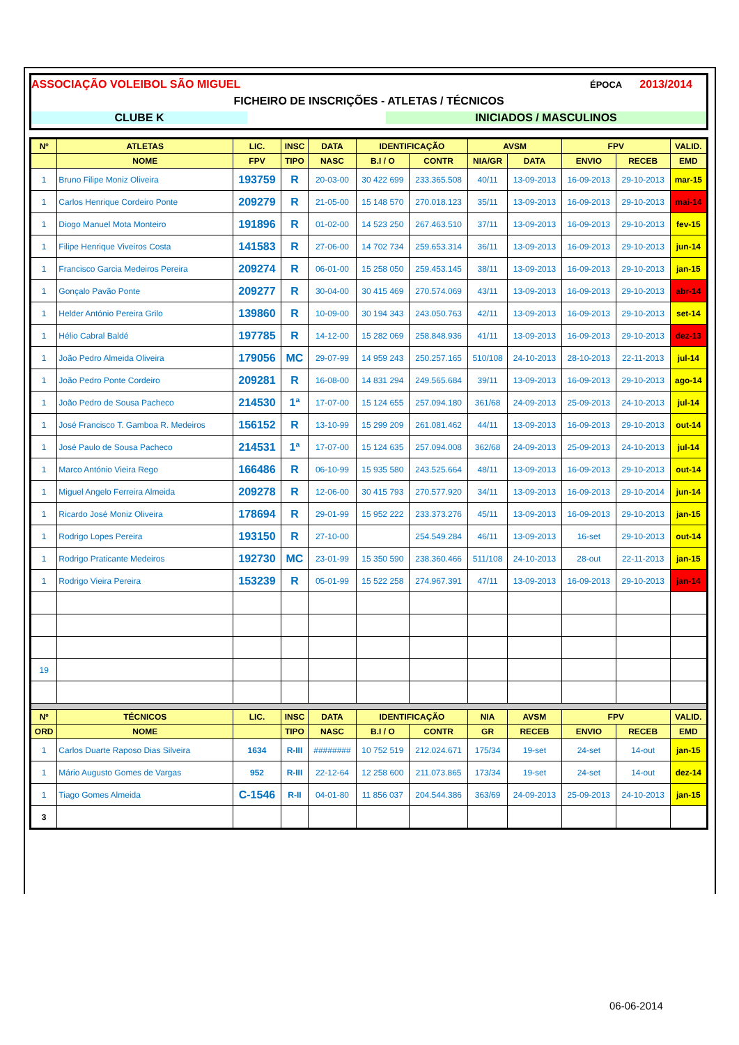ASSOCIAÇÃO VOLEIBOL SÃO MIGUEL ÉPOCA 2013/2014
FICHEIRO DE INSCRIÇÕES - ATLETAS / TÉCNICOS
CLUBE K INICIADOS / MASCULINOS
| Nº | ATLETAS | LIC. | INSC | DATA | IDENTIFICAÇÃO | | AVSM | | FPV | | VALID. |
| --- | --- | --- | --- | --- | --- | --- | --- | --- | --- | --- | --- |
| | NOME | FPV | TIPO | NASC | B.I / O | CONTR | NIA/GR | DATA | ENVIO | RECEB | EMD |
| 1 | Bruno Filipe Moniz Oliveira | 193759 | R | 20-03-00 | 30 422 699 | 233.365.508 | 40/11 | 13-09-2013 | 16-09-2013 | 29-10-2013 | mar-15 |
| 1 | Carlos Henrique Cordeiro Ponte | 209279 | R | 21-05-00 | 15 148 570 | 270.018.123 | 35/11 | 13-09-2013 | 16-09-2013 | 29-10-2013 | mai-14 |
| 1 | Diogo Manuel Mota Monteiro | 191896 | R | 01-02-00 | 14 523 250 | 267.463.510 | 37/11 | 13-09-2013 | 16-09-2013 | 29-10-2013 | fev-15 |
| 1 | Filipe Henrique Viveiros Costa | 141583 | R | 27-06-00 | 14 702 734 | 259.653.314 | 36/11 | 13-09-2013 | 16-09-2013 | 29-10-2013 | jun-14 |
| 1 | Francisco Garcia Medeiros Pereira | 209274 | R | 06-01-00 | 15 258 050 | 259.453.145 | 38/11 | 13-09-2013 | 16-09-2013 | 29-10-2013 | jan-15 |
| 1 | Gonçalo Pavão Ponte | 209277 | R | 30-04-00 | 30 415 469 | 270.574.069 | 43/11 | 13-09-2013 | 16-09-2013 | 29-10-2013 | abr-14 |
| 1 | Helder António Pereira Grilo | 139860 | R | 10-09-00 | 30 194 343 | 243.050.763 | 42/11 | 13-09-2013 | 16-09-2013 | 29-10-2013 | set-14 |
| 1 | Hélio Cabral Baldé | 197785 | R | 14-12-00 | 15 282 069 | 258.848.936 | 41/11 | 13-09-2013 | 16-09-2013 | 29-10-2013 | dez-13 |
| 1 | João Pedro Almeida Oliveira | 179056 | MC | 29-07-99 | 14 959 243 | 250.257.165 | 510/108 | 24-10-2013 | 28-10-2013 | 22-11-2013 | jul-14 |
| 1 | João Pedro Ponte Cordeiro | 209281 | R | 16-08-00 | 14 831 294 | 249.565.684 | 39/11 | 13-09-2013 | 16-09-2013 | 29-10-2013 | ago-14 |
| 1 | João Pedro de Sousa Pacheco | 214530 | 1ª | 17-07-00 | 15 124 655 | 257.094.180 | 361/68 | 24-09-2013 | 25-09-2013 | 24-10-2013 | jul-14 |
| 1 | José Francisco T. Gamboa R. Medeiros | 156152 | R | 13-10-99 | 15 299 209 | 261.081.462 | 44/11 | 13-09-2013 | 16-09-2013 | 29-10-2013 | out-14 |
| 1 | José Paulo de Sousa Pacheco | 214531 | 1ª | 17-07-00 | 15 124 635 | 257.094.008 | 362/68 | 24-09-2013 | 25-09-2013 | 24-10-2013 | jul-14 |
| 1 | Marco António Vieira Rego | 166486 | R | 06-10-99 | 15 935 580 | 243.525.664 | 48/11 | 13-09-2013 | 16-09-2013 | 29-10-2013 | out-14 |
| 1 | Miguel Angelo Ferreira Almeida | 209278 | R | 12-06-00 | 30 415 793 | 270.577.920 | 34/11 | 13-09-2013 | 16-09-2013 | 29-10-2014 | jun-14 |
| 1 | Ricardo José Moniz Oliveira | 178694 | R | 29-01-99 | 15 952 222 | 233.373.276 | 45/11 | 13-09-2013 | 16-09-2013 | 29-10-2013 | jan-15 |
| 1 | Rodrigo Lopes Pereira | 193150 | R | 27-10-00 | | 254.549.284 | 46/11 | 13-09-2013 | 16-set | 29-10-2013 | out-14 |
| 1 | Rodrigo Praticante Medeiros | 192730 | MC | 23-01-99 | 15 350 590 | 238.360.466 | 511/108 | 24-10-2013 | 28-out | 22-11-2013 | jan-15 |
| 1 | Rodrigo Vieira Pereira | 153239 | R | 05-01-99 | 15 522 258 | 274.967.391 | 47/11 | 13-09-2013 | 16-09-2013 | 29-10-2013 | jan-14 |
| 19 | | | | | | | | | | | |
| Nº | TÉCNICOS | LIC. | INSC | DATA | IDENTIFICAÇÃO | | NIA | AVSM | FPV | | VALID. |
| ORD | NOME | | TIPO | NASC | B.I / O | CONTR | GR | RECEB | ENVIO | RECEB | EMD |
| 1 | Carlos Duarte Raposo Dias Silveira | 1634 | R-III | ######## | 10 752 519 | 212.024.671 | 175/34 | 19-set | 24-set | 14-out | jan-15 |
| 1 | Mário Augusto Gomes de Vargas | 952 | R-III | 22-12-64 | 12 258 600 | 211.073.865 | 173/34 | 19-set | 24-set | 14-out | dez-14 |
| 1 | Tiago Gomes Almeida | C-1546 | R-II | 04-01-80 | 11 856 037 | 204.544.386 | 363/69 | 24-09-2013 | 25-09-2013 | 24-10-2013 | jan-15 |
| 3 | | | | | | | | | | | |
06-06-2014